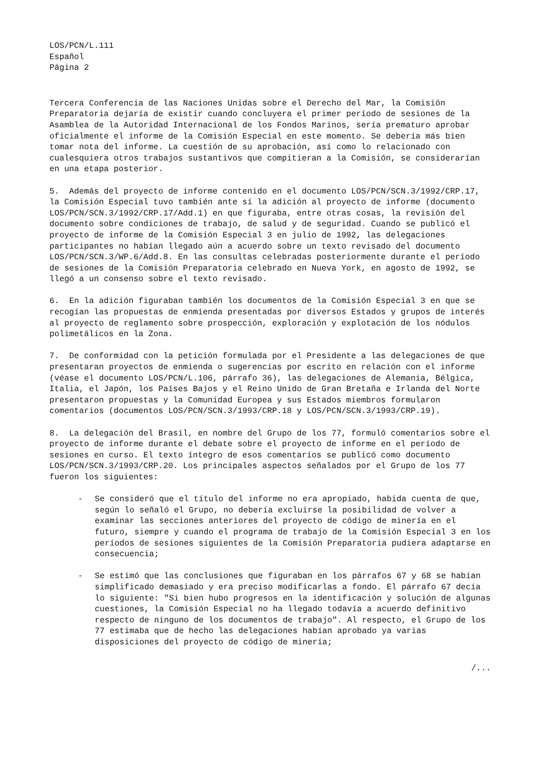LOS/PCN/L.111
Español
Página 2
Tercera Conferencia de las Naciones Unidas sobre el Derecho del Mar, la Comisión Preparatoria dejaría de existir cuando concluyera el primer período de sesiones de la Asamblea de la Autoridad Internacional de los Fondos Marinos, sería prematuro aprobar oficialmente el informe de la Comisión Especial en este momento. Se debería más bien tomar nota del informe. La cuestión de su aprobación, así como lo relacionado con cualesquiera otros trabajos sustantivos que compitieran a la Comisión, se considerarían en una etapa posterior.
5. Además del proyecto de informe contenido en el documento LOS/PCN/SCN.3/1992/CRP.17, la Comisión Especial tuvo también ante sí la adición al proyecto de informe (documento LOS/PCN/SCN.3/1992/CRP.17/Add.1) en que figuraba, entre otras cosas, la revisión del documento sobre condiciones de trabajo, de salud y de seguridad. Cuando se publicó el proyecto de informe de la Comisión Especial 3 en julio de 1992, las delegaciones participantes no habían llegado aún a acuerdo sobre un texto revisado del documento LOS/PCN/SCN.3/WP.6/Add.8. En las consultas celebradas posteriormente durante el período de sesiones de la Comisión Preparatoria celebrado en Nueva York, en agosto de 1992, se llegó a un consenso sobre el texto revisado.
6. En la adición figuraban también los documentos de la Comisión Especial 3 en que se recogían las propuestas de enmienda presentadas por diversos Estados y grupos de interés al proyecto de reglamento sobre prospección, exploración y explotación de los nódulos polimetálicos en la Zona.
7. De conformidad con la petición formulada por el Presidente a las delegaciones de que presentaran proyectos de enmienda o sugerencias por escrito en relación con el informe (véase el documento LOS/PCN/L.106, párrafo 36), las delegaciones de Alemania, Bélgica, Italia, el Japón, los Países Bajos y el Reino Unido de Gran Bretaña e Irlanda del Norte presentaron propuestas y la Comunidad Europea y sus Estados miembros formularon comentarios (documentos LOS/PCN/SCN.3/1993/CRP.18 y LOS/PCN/SCN.3/1993/CRP.19).
8. La delegación del Brasil, en nombre del Grupo de los 77, formuló comentarios sobre el proyecto de informe durante el debate sobre el proyecto de informe en el período de sesiones en curso. El texto íntegro de esos comentarios se publicó como documento LOS/PCN/SCN.3/1993/CRP.20. Los principales aspectos señalados por el Grupo de los 77 fueron los siguientes:
- Se consideró que el título del informe no era apropiado, habida cuenta de que, según lo señaló el Grupo, no debería excluirse la posibilidad de volver a examinar las secciones anteriores del proyecto de código de minería en el futuro, siempre y cuando el programa de trabajo de la Comisión Especial 3 en los períodos de sesiones siguientes de la Comisión Preparatoria pudiera adaptarse en consecuencia;
- Se estimó que las conclusiones que figuraban en los párrafos 67 y 68 se habían simplificado demasiado y era preciso modificarlas a fondo. El párrafo 67 decía lo siguiente: "Si bien hubo progresos en la identificación y solución de algunas cuestiones, la Comisión Especial no ha llegado todavía a acuerdo definitivo respecto de ninguno de los documentos de trabajo". Al respecto, el Grupo de los 77 estimaba que de hecho las delegaciones habían aprobado ya varias disposiciones del proyecto de código de minería;
/...